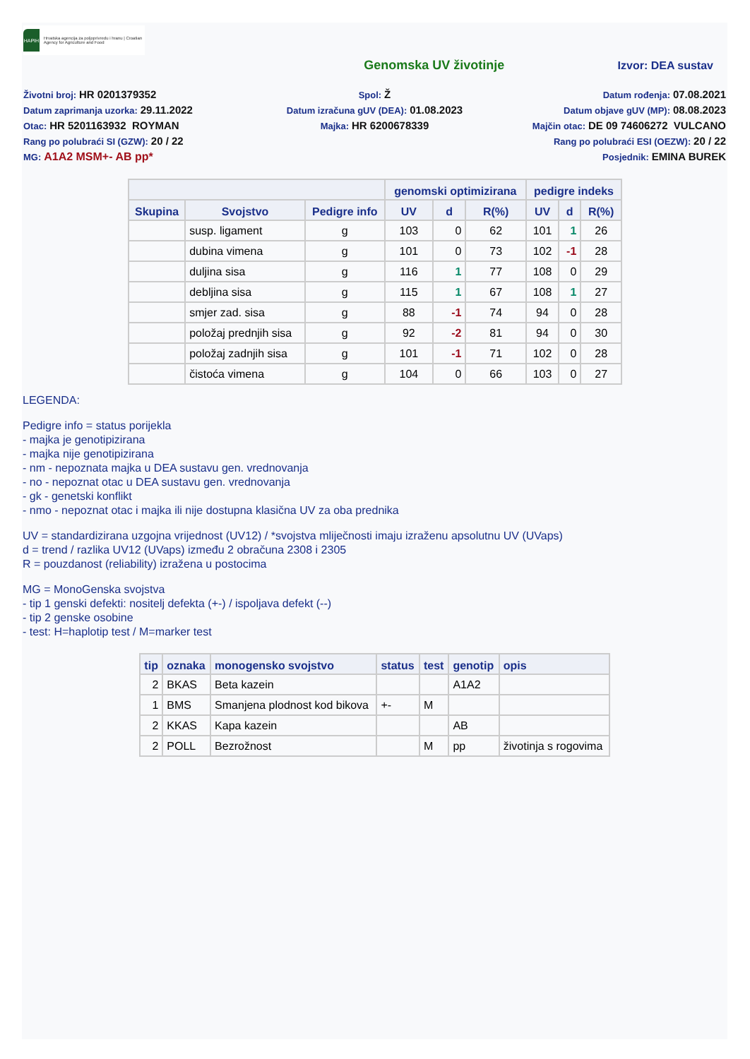HAPIH
Hrvatska agencija za poljoprivredu i hranu | Croatian Agency for Agriculture and Food
Genomska UV životinje Izvor: DEA sustav
Životni broj: HR 0201379352
Datum zaprimanja uzorka: 29.11.2022
Otac: HR 5201163932 ROYMAN
Rang po polubraći SI (GZW): 20 / 22
MG: A1A2 MSM+- AB pp*
Spol: Ž
Datum izračuna gUV (DEA): 01.08.2023
Majka: HR 6200678339
Datum rođenja: 07.08.2021
Datum objave gUV (MP): 08.08.2023
Majčin otac: DE 09 74606272 VULCANO
Rang po polubraći ESI (OEZW): 20 / 22
Posjednik: EMINA BUREK
| | | | genomski optimizirana | | | pedigre indeks | | |
| --- | --- | --- | --- | --- | --- | --- | --- | --- |
| Skupina | Svojstvo | Pedigre info | UV | d | R(%) | UV | d | R(%) |
| | susp. ligament | g | 103 | 0 | 62 | 101 | 1 | 26 |
| | dubina vimena | g | 101 | 0 | 73 | 102 | -1 | 28 |
| | duljina sisa | g | 116 | 1 | 77 | 108 | 0 | 29 |
| | debljina sisa | g | 115 | 1 | 67 | 108 | 1 | 27 |
| | smjer zad. sisa | g | 88 | -1 | 74 | 94 | 0 | 28 |
| | položaj prednjih sisa | g | 92 | -2 | 81 | 94 | 0 | 30 |
| | položaj zadnjih sisa | g | 101 | -1 | 71 | 102 | 0 | 28 |
| | čistoća vimena | g | 104 | 0 | 66 | 103 | 0 | 27 |
LEGENDA:
Pedigre info = status porijekla
- majka je genotipizirana
- majka nije genotipizirana
- nm - nepoznata majka u DEA sustavu gen. vrednovanja
- no - nepoznat otac u DEA sustavu gen. vrednovanja
- gk - genetski konflikt
- nmo - nepoznat otac i majka ili nije dostupna klasična UV za oba prednika
UV = standardizirana uzgojna vrijednost (UV12) / *svojstva mliječnosti imaju izraženu apsolutnu UV (UVaps)
d = trend / razlika UV12 (UVaps) između 2 obračuna 2308 i 2305
R = pouzdanost (reliability) izražena u postocima
MG = MonoGenska svojstva
- tip 1 genski defekti: nositelj defekta (+-) / ispoljava defekt (--)
- tip 2 genske osobine
- test: H=haplotip test / M=marker test
| tip | oznaka | monogensko svojstvo | status | test | genotip | opis |
| --- | --- | --- | --- | --- | --- | --- |
| 2 | BKAS | Beta kazein | | | A1A2 | |
| 1 | BMS | Smanjena plodnost kod bikova | +- | M | | |
| 2 | KKAS | Kapa kazein | | | AB | |
| 2 | POLL | Bezrožnost | | M | pp | životinja s rogovima |